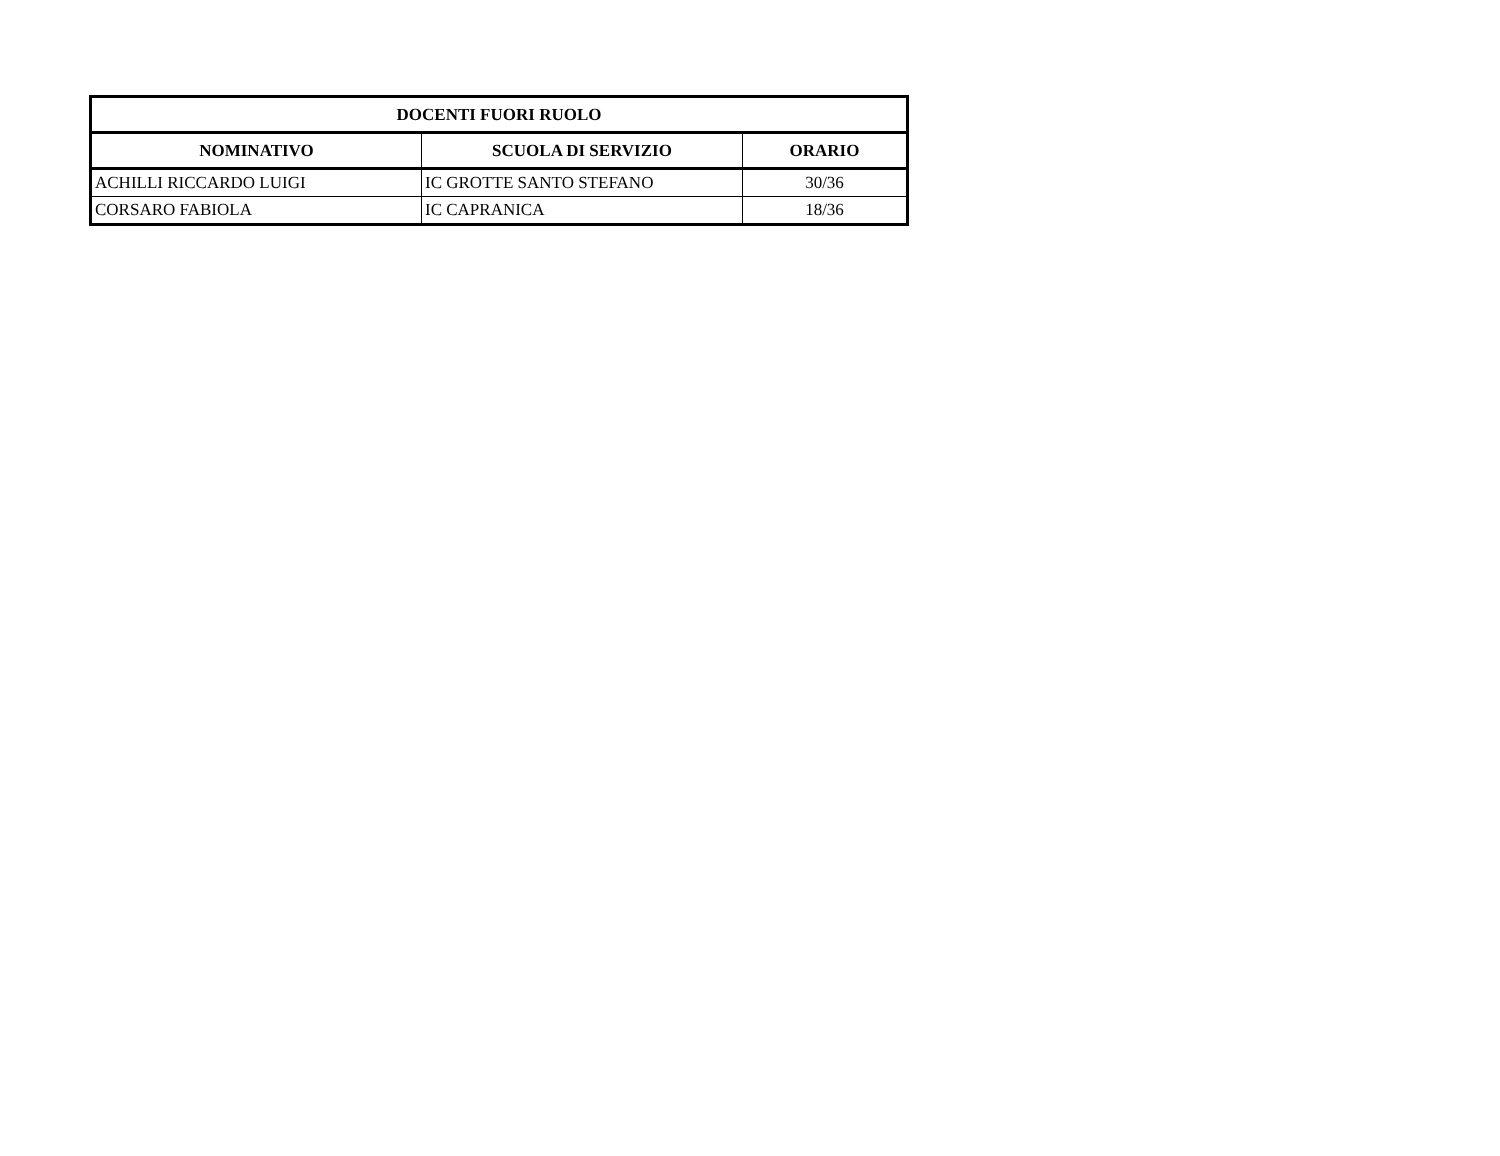| DOCENTI FUORI RUOLO | | |
| --- | --- | --- |
| NOMINATIVO | SCUOLA DI SERVIZIO | ORARIO |
| ACHILLI RICCARDO LUIGI | IC GROTTE SANTO STEFANO | 30/36 |
| CORSARO FABIOLA | IC CAPRANICA | 18/36 |